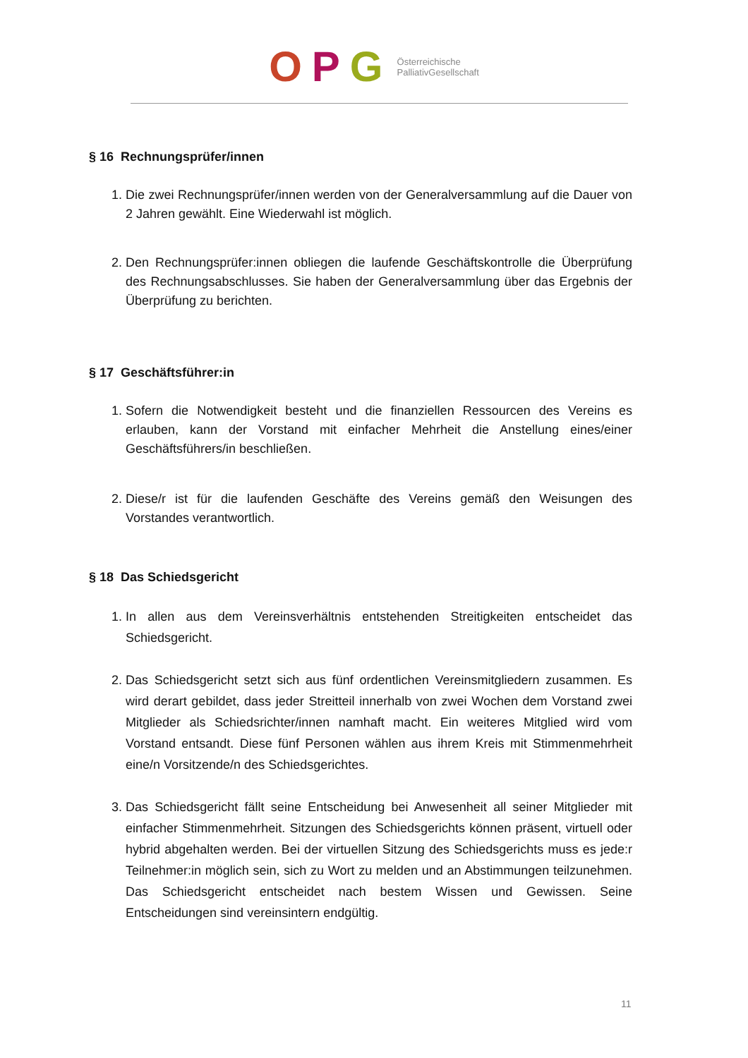OPG Österreichische
PalliativGesellschaft
§ 16 Rechnungsprüfer/innen
1. Die zwei Rechnungsprüfer/innen werden von der Generalversammlung auf die Dauer von 2 Jahren gewählt. Eine Wiederwahl ist möglich.
2. Den Rechnungsprüfer:innen obliegen die laufende Geschäftskontrolle die Überprüfung des Rechnungsabschlusses. Sie haben der Generalversammlung über das Ergebnis der Überprüfung zu berichten.
§ 17 Geschäftsführer:in
1. Sofern die Notwendigkeit besteht und die finanziellen Ressourcen des Vereins es erlauben, kann der Vorstand mit einfacher Mehrheit die Anstellung eines/einer Geschäftsführers/in beschließen.
2. Diese/r ist für die laufenden Geschäfte des Vereins gemäß den Weisungen des Vorstandes verantwortlich.
§ 18 Das Schiedsgericht
1. In allen aus dem Vereinsverhältnis entstehenden Streitigkeiten entscheidet das Schiedsgericht.
2. Das Schiedsgericht setzt sich aus fünf ordentlichen Vereinsmitgliedern zusammen. Es wird derart gebildet, dass jeder Streitteil innerhalb von zwei Wochen dem Vorstand zwei Mitglieder als Schiedsrichter/innen namhaft macht. Ein weiteres Mitglied wird vom Vorstand entsandt. Diese fünf Personen wählen aus ihrem Kreis mit Stimmenmehrheit eine/n Vorsitzende/n des Schiedsgerichtes.
3. Das Schiedsgericht fällt seine Entscheidung bei Anwesenheit all seiner Mitglieder mit einfacher Stimmenmehrheit. Sitzungen des Schiedsgerichts können präsent, virtuell oder hybrid abgehalten werden. Bei der virtuellen Sitzung des Schiedsgerichts muss es jede:r Teilnehmer:in möglich sein, sich zu Wort zu melden und an Abstimmungen teilzunehmen. Das Schiedsgericht entscheidet nach bestem Wissen und Gewissen. Seine Entscheidungen sind vereinsintern endgültig.
11